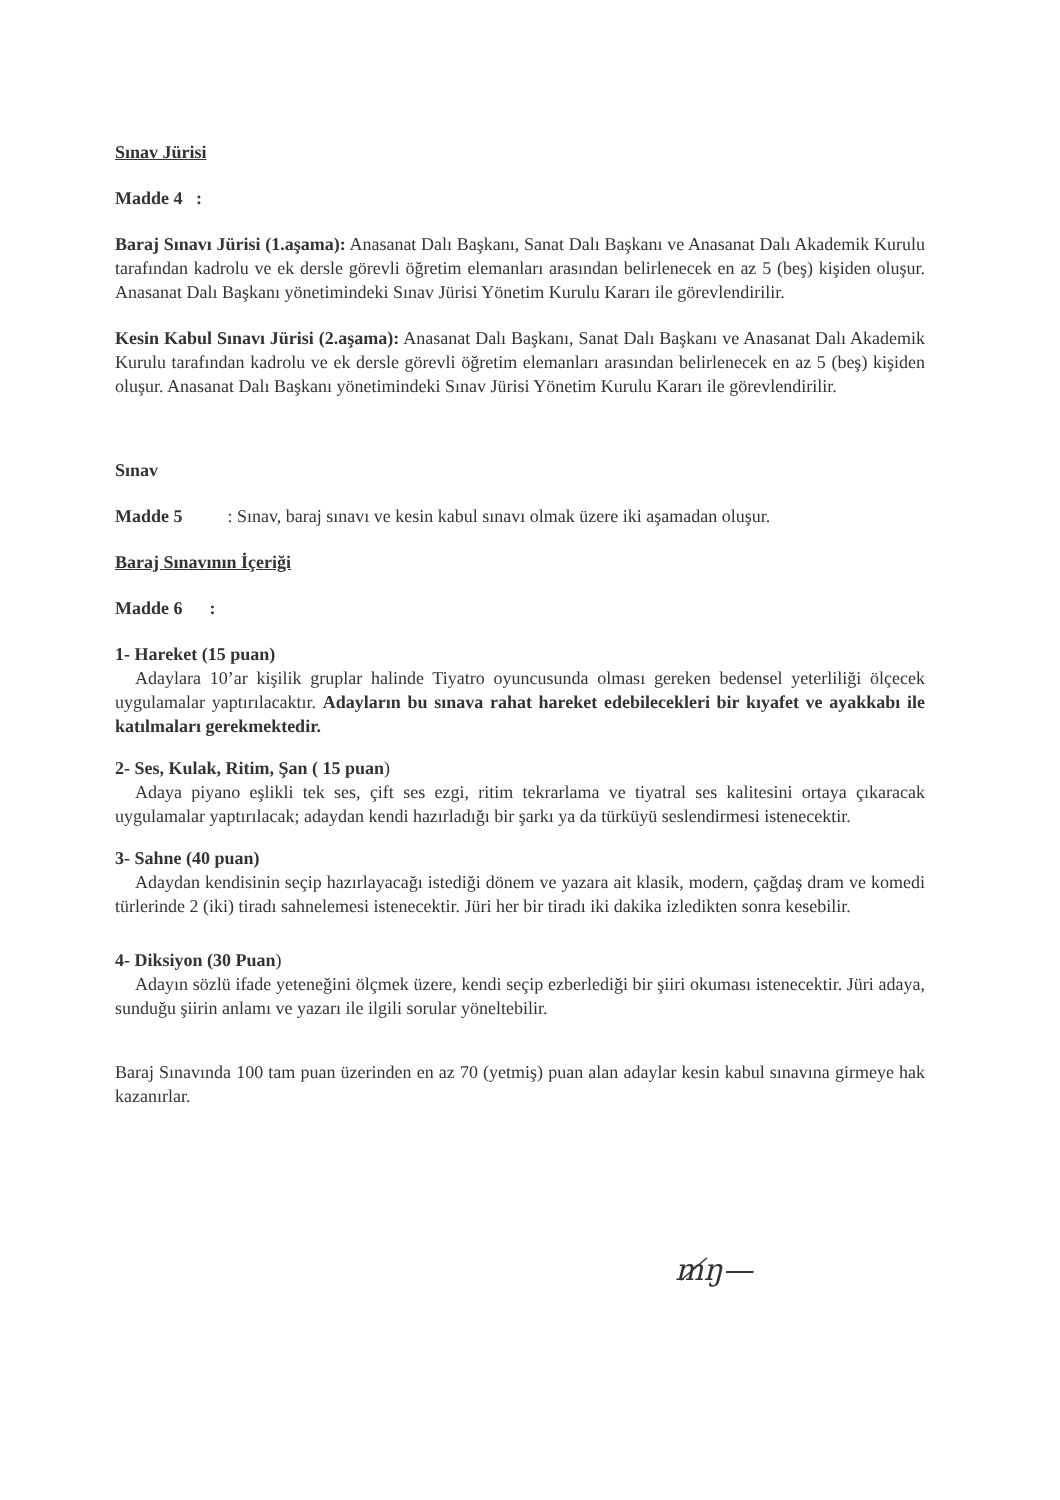Sınav Jürisi
Madde 4 :
Baraj Sınavı Jürisi (1.aşama): Anasanat Dalı Başkanı, Sanat Dalı Başkanı ve Anasanat Dalı Akademik Kurulu tarafından kadrolu ve ek dersle görevli öğretim elemanları arasından belirlenecek en az 5 (beş) kişiden oluşur. Anasanat Dalı Başkanı yönetimindeki Sınav Jürisi Yönetim Kurulu Kararı ile görevlendirilir.
Kesin Kabul Sınavı Jürisi (2.aşama): Anasanat Dalı Başkanı, Sanat Dalı Başkanı ve Anasanat Dalı Akademik Kurulu tarafından kadrolu ve ek dersle görevli öğretim elemanları arasından belirlenecek en az 5 (beş) kişiden oluşur. Anasanat Dalı Başkanı yönetimindeki Sınav Jürisi Yönetim Kurulu Kararı ile görevlendirilir.
Sınav
Madde 5 : Sınav, baraj sınavı ve kesin kabul sınavı olmak üzere iki aşamadan oluşur.
Baraj Sınavının İçeriği
Madde 6 :
1- Hareket (15 puan)
Adaylara 10’ar kişilik gruplar halinde Tiyatro oyuncusunda olması gereken bedensel yeterliliği ölçecek uygulamalar yaptırılacaktır. Adayların bu sınava rahat hareket edebilecekleri bir kıyafet ve ayakkabı ile katılmaları gerekmektedir.
2- Ses, Kulak, Ritim, Şan ( 15 puan)
Adaya piyano eşlikli tek ses, çift ses ezgi, ritim tekrarlama ve tiyatral ses kalitesini ortaya çıkaracak uygulamalar yaptırılacak; adaydan kendi hazırladığı bir şarkı ya da türküyü seslendirmesi istenecektir.
3- Sahne (40 puan)
Adaydan kendisinin seçip hazırlayacağı istediği dönem ve yazara ait klasik, modern, çağdaş dram ve komedi türlerinde 2 (iki) tiradı sahnelemesi istenecektir. Jüri her bir tiradı iki dakika izledikten sonra kesebilir.
4- Diksiyon (30 Puan)
Adayın sözlü ifade yeteneğini ölçmek üzere, kendi seçip ezberlediği bir şiiri okuması istenecektir. Jüri adaya, sunduğu şiirin anlamı ve yazarı ile ilgili sorular yöneltebilir.
Baraj Sınavında 100 tam puan üzerinden en az 70 (yetmiş) puan alan adaylar kesin kabul sınavına girmeye hak kazanırlar.
m̸ŋ—